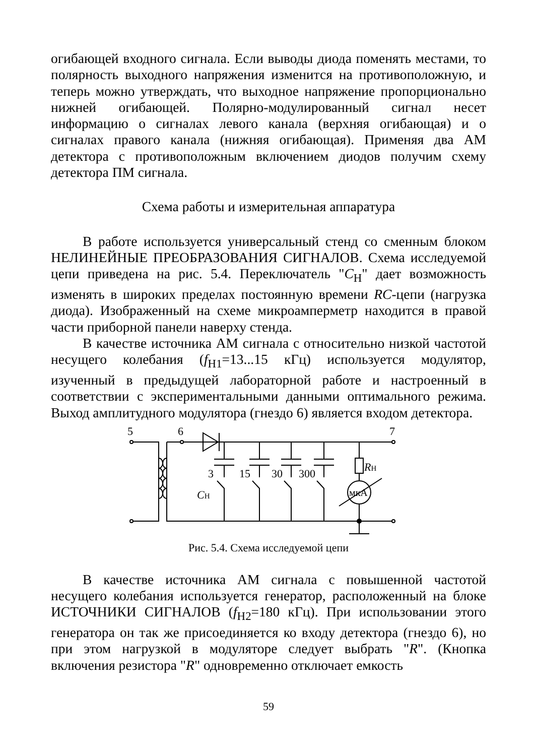огибающей входного сигнала. Если выводы диода поменять местами, то полярность выходного напряжения изменится на противоположную, и теперь можно утверждать, что выходное напряжение пропорционально нижней огибающей. Полярно-модулированный сигнал несет информацию о сигналах левого канала (верхняя огибающая) и о сигналах правого канала (нижняя огибающая). Применяя два АМ детектора с противоположным включением диодов получим схему детектора ПМ сигнала.
Схема работы и измерительная аппаратура
В работе используется универсальный стенд со сменным блоком НЕЛИНЕЙНЫЕ ПРЕОБРАЗОВАНИЯ СИГНАЛОВ. Схема исследуемой цепи приведена на рис. 5.4. Переключатель "C<sub>Н</sub>" дает возможность изменять в широких пределах постоянную времени RC-цепи (нагрузка диода). Изображенный на схеме микроамперметр находится в правой части приборной панели наверху стенда.
В качестве источника АМ сигнала с относительно низкой частотой несущего колебания (f<sub>Н1</sub>=13...15 кГц) используется модулятор, изученный в предыдущей лабораторной работе и настроенный в соответствии с экспериментальными данными оптимального режима. Выход амплитудного модулятора (гнездо 6) является входом детектора.
5
6
7
3
15
30
300
RН
CН
мкА
Рис. 5.4. Схема исследуемой цепи
В качестве источника АМ сигнала с повышенной частотой несущего колебания используется генератор, расположенный на блоке ИСТОЧНИКИ СИГНАЛОВ (f<sub>Н2</sub>=180 кГц). При использовании этого генератора он так же присоединяется ко входу детектора (гнездо 6), но при этом нагрузкой в модуляторе следует выбрать "R". (Кнопка включения резистора "R" одновременно отключает емкость
59